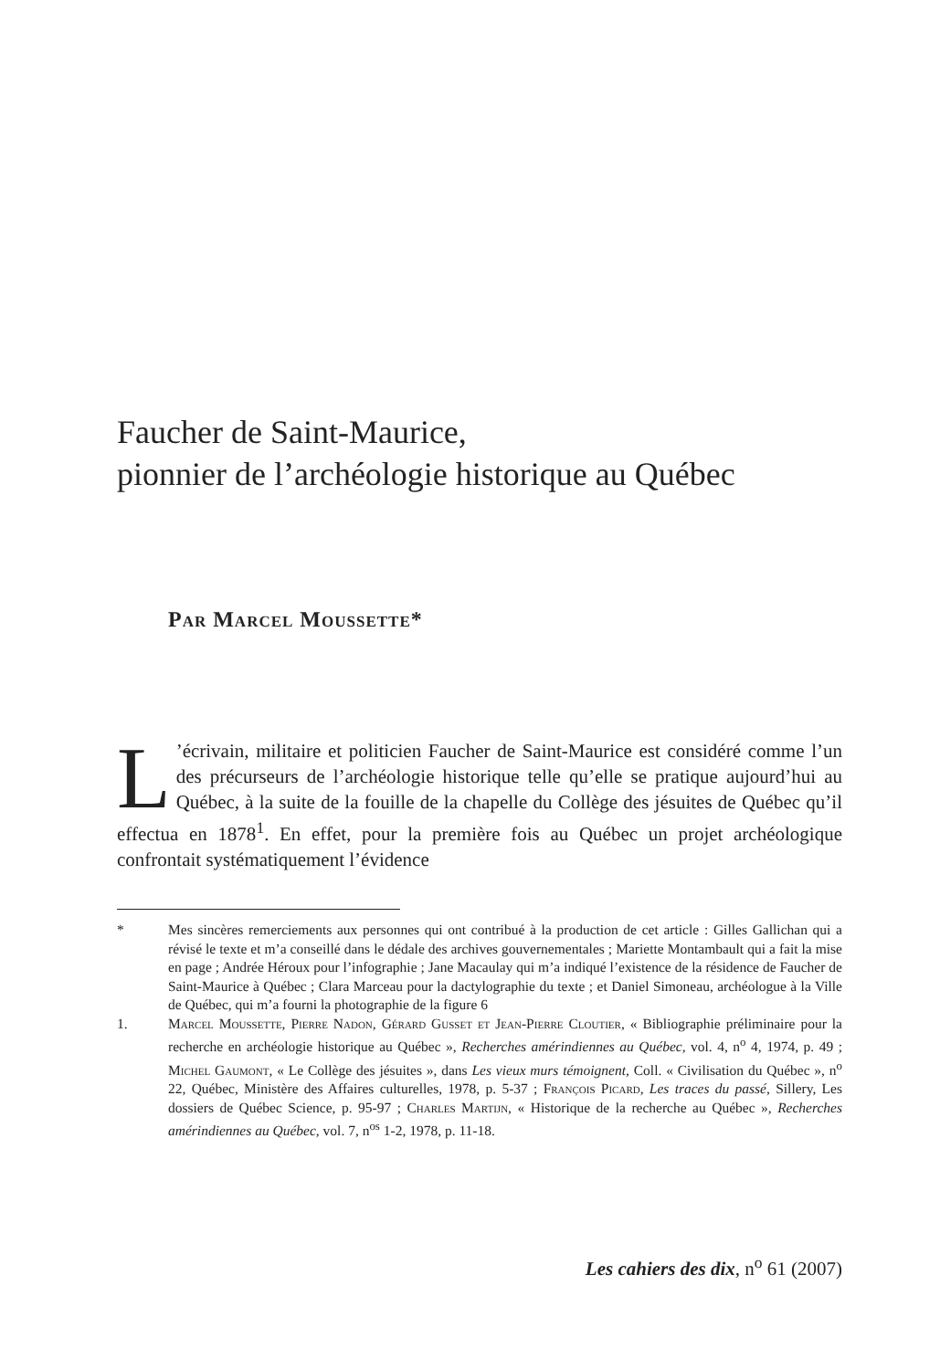Faucher de Saint-Maurice,
pionnier de l’archéologie historique au Québec
Par Marcel Moussette*
L’écrivain, militaire et politicien Faucher de Saint-Maurice est considéré comme l’un des précurseurs de l’archéologie historique telle qu’elle se pratique aujourd’hui au Québec, à la suite de la fouille de la chapelle du Collège des jésuites de Québec qu’il effectua en 1878<sup>1</sup>. En effet, pour la première fois au Québec un projet archéologique confrontait systématiquement l’évidence
* Mes sincères remerciements aux personnes qui ont contribué à la production de cet article : Gilles Gallichan qui a révisé le texte et m’a conseillé dans le dédale des archives gouvernementales ; Mariette Montambault qui a fait la mise en page ; Andrée Héroux pour l’infographie ; Jane Macaulay qui m’a indiqué l’existence de la résidence de Faucher de Saint-Maurice à Québec ; Clara Marceau pour la dactylographie du texte ; et Daniel Simoneau, archéologue à la Ville de Québec, qui m’a fourni la photographie de la figure 6
1. Marcel Moussette, Pierre Nadon, Gérard Gusset et Jean-Pierre Cloutier, « Bibliographie préliminaire pour la recherche en archéologie historique au Québec », Recherches amérindiennes au Québec, vol. 4, n<sup>o</sup> 4, 1974, p. 49 ; Michel Gaumont, « Le Collège des jésuites », dans Les vieux murs témoignent, Coll. « Civilisation du Québec », n<sup>o</sup> 22, Québec, Ministère des Affaires culturelles, 1978, p. 5-37 ; François Picard, Les traces du passé, Sillery, Les dossiers de Québec Science, p. 95-97 ; Charles Martijn, « Historique de la recherche au Québec », Recherches amérindiennes au Québec, vol. 7, n<sup>os</sup> 1-2, 1978, p. 11-18.
Les cahiers des dix, n<sup>o</sup> 61 (2007)